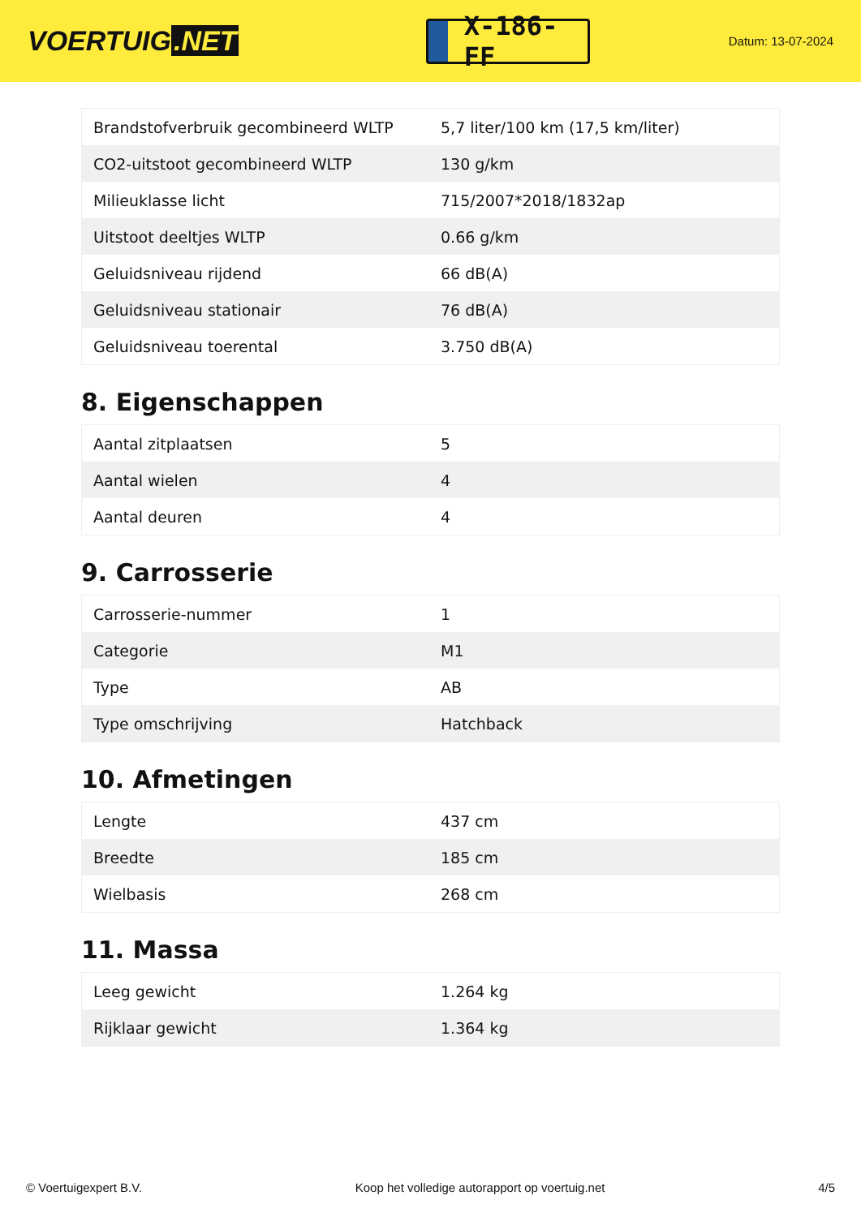VOERTUIG.NET
X-186-FF
Datum: 13-07-2024
| Brandstofverbruik gecombineerd WLTP | 5,7 liter/100 km (17,5 km/liter) |
| CO2-uitstoot gecombineerd WLTP | 130 g/km |
| Milieuklasse licht | 715/2007*2018/1832ap |
| Uitstoot deeltjes WLTP | 0.66 g/km |
| Geluidsniveau rijdend | 66 dB(A) |
| Geluidsniveau stationair | 76 dB(A) |
| Geluidsniveau toerental | 3.750 dB(A) |
8. Eigenschappen
| Aantal zitplaatsen | 5 |
| Aantal wielen | 4 |
| Aantal deuren | 4 |
9. Carrosserie
| Carrosserie-nummer | 1 |
| Categorie | M1 |
| Type | AB |
| Type omschrijving | Hatchback |
10. Afmetingen
| Lengte | 437 cm |
| Breedte | 185 cm |
| Wielbasis | 268 cm |
11. Massa
| Leeg gewicht | 1.264 kg |
| Rijklaar gewicht | 1.364 kg |
© Voertuigexpert B.V. Koop het volledige autorapport op voertuig.net 4/5